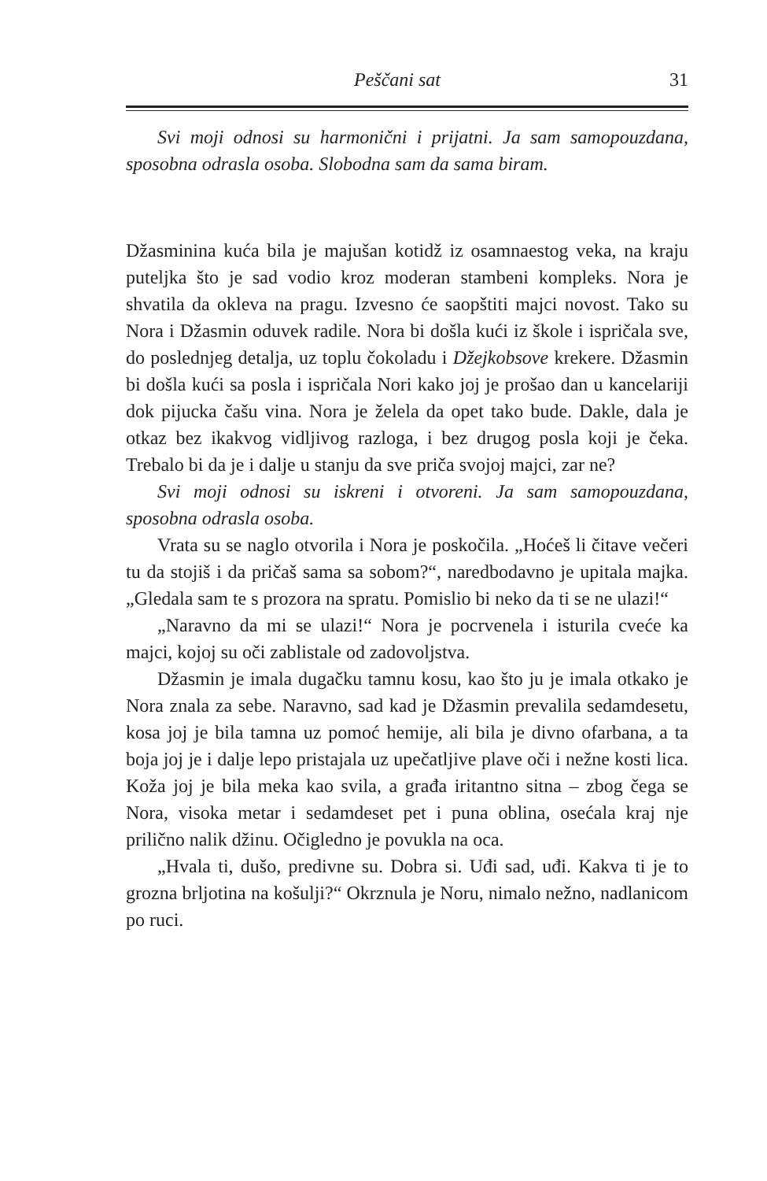Peščani sat 31
Svi moji odnosi su harmonični i prijatni. Ja sam samopouzdana, sposobna odrasla osoba. Slobodna sam da sama biram.
Džasminina kuća bila je majušan kotidž iz osamnaestog veka, na kraju puteljka što je sad vodio kroz moderan stambeni kompleks. Nora je shvatila da okleva na pragu. Izvesno će saopštiti majci novost. Tako su Nora i Džasmin oduvek radile. Nora bi došla kući iz škole i ispričala sve, do poslednjeg detalja, uz toplu čokoladu i Džejkobsove krekere. Džasmin bi došla kući sa posla i ispričala Nori kako joj je prošao dan u kancelariji dok pijucka čašu vina. Nora je želela da opet tako bude. Dakle, dala je otkaz bez ikakvog vidljivog razloga, i bez drugog posla koji je čeka. Trebalo bi da je i dalje u stanju da sve priča svojoj majci, zar ne?
Svi moji odnosi su iskreni i otvoreni. Ja sam samopouzdana, sposobna odrasla osoba.
Vrata su se naglo otvorila i Nora je poskočila. „Hoćeš li čitave večeri tu da stojiš i da pričaš sama sa sobom?“, naredbodavno je upitala majka. „Gledala sam te s prozora na spratu. Pomislio bi neko da ti se ne ulazi!“
„Naravno da mi se ulazi!“ Nora je pocrvenela i isturila cveće ka majci, kojoj su oči zablistale od zadovoljstva.
Džasmin je imala dugačku tamnu kosu, kao što ju je imala otkako je Nora znala za sebe. Naravno, sad kad je Džasmin prevalila sedamdesetu, kosa joj je bila tamna uz pomoć hemije, ali bila je divno ofarbana, a ta boja joj je i dalje lepo pristajala uz upečatljive plave oči i nežne kosti lica. Koža joj je bila meka kao svila, a građa iritantno sitna – zbog čega se Nora, visoka metar i sedamdeset pet i puna oblina, osećala kraj nje prilično nalik džinu. Očigledno je povukla na oca.
„Hvala ti, dušo, predivne su. Dobra si. Uđi sad, uđi. Kakva ti je to grozna brljotina na košulji?“ Okrznula je Noru, nimalo nežno, nadlanicom po ruci.